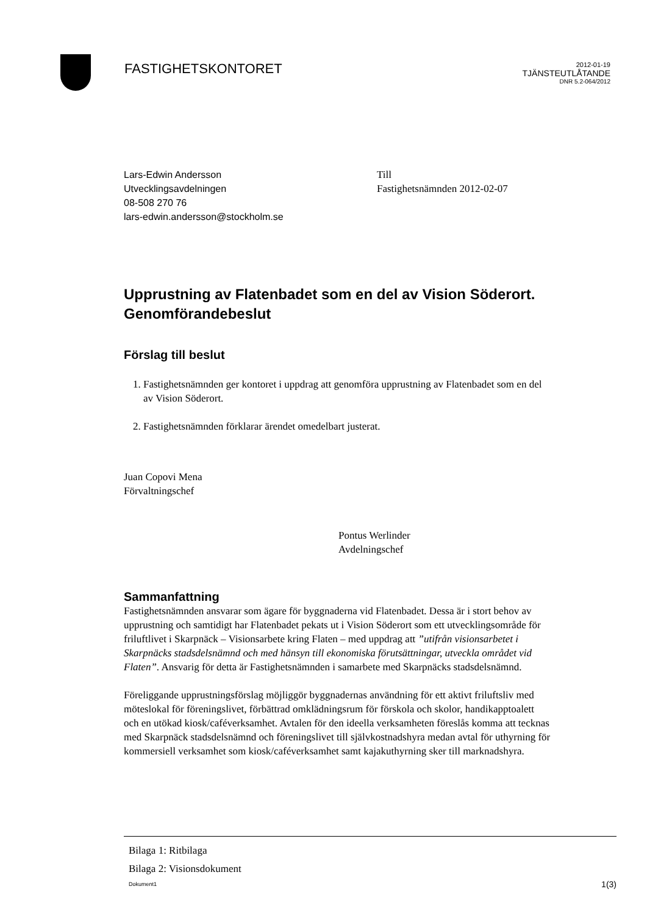FASTIGHETSKONTORET
2012-01-19
TJÄNSTEUTLÅTANDE
DNR 5.2-064/2012
Lars-Edwin Andersson
Utvecklingsavdelningen
08-508 270 76
lars-edwin.andersson@stockholm.se
Till
Fastighetsnämnden 2012-02-07
Upprustning av Flatenbadet som en del av Vision Söderort. Genomförandebeslut
Förslag till beslut
1. Fastighetsnämnden ger kontoret i uppdrag att genomföra upprustning av Flatenbadet som en del av Vision Söderort.
2. Fastighetsnämnden förklarar ärendet omedelbart justerat.
Juan Copovi Mena
Förvaltningschef
Pontus Werlinder
Avdelningschef
Sammanfattning
Fastighetsnämnden ansvarar som ägare för byggnaderna vid Flatenbadet. Dessa är i stort behov av upprustning och samtidigt har Flatenbadet pekats ut i Vision Söderort som ett utvecklingsområde för friluftlivet i Skarpnäck – Visionsarbete kring Flaten – med uppdrag att ”utifrån visionsarbetet i Skarpnäcks stadsdelsnämnd och med hänsyn till ekonomiska förutsättningar, utveckla området vid Flaten”. Ansvarig för detta är Fastighetsnämnden i samarbete med Skarpnäcks stadsdelsnämnd.
Föreliggande upprustningsförslag möjliggör byggnadernas användning för ett aktivt friluftsliv med möteslokal för föreningslivet, förbättrad omklädningsrum för förskola och skolor, handikapptoalett och en utökad kiosk/caféverksamhet. Avtalen för den ideella verksamheten föreslås komma att tecknas med Skarpnäck stadsdelsnämnd och föreningslivet till självkostnadshyra medan avtal för uthyrning för kommersiell verksamhet som kiosk/caféverksamhet samt kajakuthyrning sker till marknadshyra.
Bilaga 1: Ritbilaga
Bilaga 2: Visionsdokument
Dokument1 1(3)